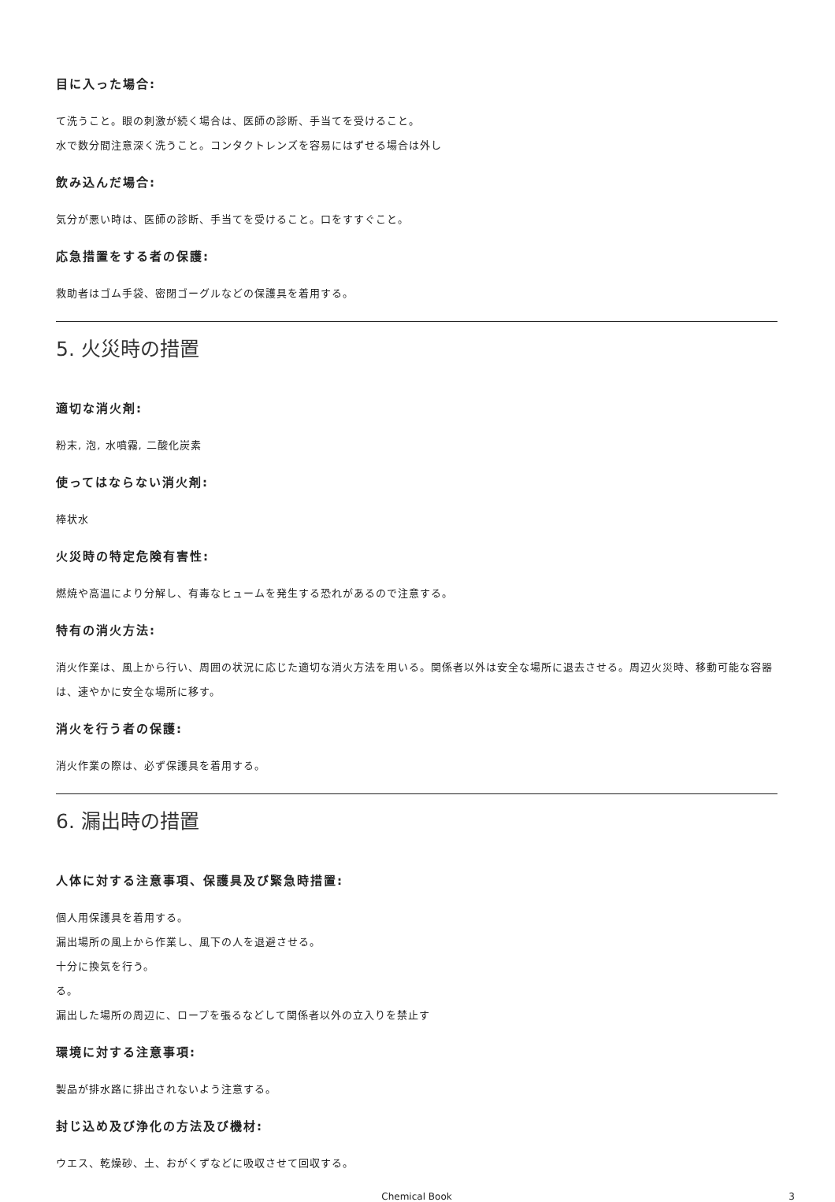目に入った場合:
て洗うこと。眼の刺激が続く場合は、医師の診断、手当てを受けること。
水で数分間注意深く洗うこと。コンタクトレンズを容易にはずせる場合は外し
飲み込んだ場合:
気分が悪い時は、医師の診断、手当てを受けること。口をすすぐこと。
応急措置をする者の保護:
救助者はゴム手袋、密閉ゴーグルなどの保護具を着用する。
5. 火災時の措置
適切な消火剤:
粉末, 泡, 水噴霧, 二酸化炭素
使ってはならない消火剤:
棒状水
火災時の特定危険有害性:
燃焼や高温により分解し、有毒なヒュームを発生する恐れがあるので注意する。
特有の消火方法:
消火作業は、風上から行い、周囲の状況に応じた適切な消火方法を用いる。関係者以外は安全な場所に退去させる。周辺火災時、移動可能な容器は、速やかに安全な場所に移す。
消火を行う者の保護:
消火作業の際は、必ず保護具を着用する。
6. 漏出時の措置
人体に対する注意事項、保護具及び緊急時措置:
個人用保護具を着用する。
漏出場所の風上から作業し、風下の人を退避させる。
十分に換気を行う。
る。
漏出した場所の周辺に、ロープを張るなどして関係者以外の立入りを禁止す
環境に対する注意事項:
製品が排水路に排出されないよう注意する。
封じ込め及び浄化の方法及び機材:
ウエス、乾燥砂、土、おがくずなどに吸収させて回収する。
Chemical Book 3